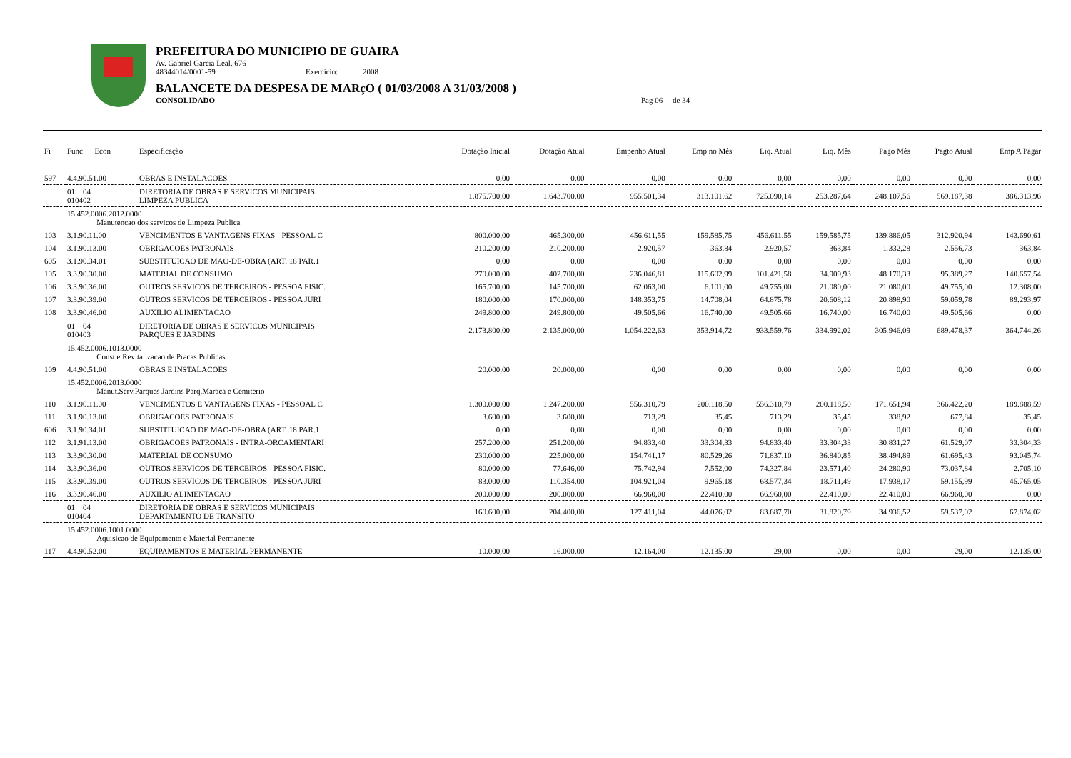PREFEITURA DO MUNICIPIO DE GUAIRA
Av. Gabriel Garcia Leal, 676
48344014/0001-59 Exercício: 2008
BALANCETE DA DESPESA DE MARçO ( 01/03/2008 A 31/03/2008 )
CONSOLIDADO Pag 06 de 34
| Fi | Func Econ | Especificação | Dotação Inicial | Dotação Atual | Empenho Atual | Emp no Mês | Liq. Atual | Liq. Mês | Pago Mês | Pagto Atual | Emp A Pagar |
| --- | --- | --- | --- | --- | --- | --- | --- | --- | --- | --- | --- |
| 597 | 4.4.90.51.00 | OBRAS E INSTALACOES | 0,00 | 0,00 | 0,00 | 0,00 | 0,00 | 0,00 | 0,00 | 0,00 | 0,00 |
| | 01 04 010402 | DIRETORIA DE OBRAS E SERVICOS MUNICIPAIS LIMPEZA PUBLICA | 1.875.700,00 | 1.643.700,00 | 955.501,34 | 313.101,62 | 725.090,14 | 253.287,64 | 248.107,56 | 569.187,38 | 386.313,96 |
| | 15.452.0006.2012.0000 Manutencao dos servicos de Limpeza Publica | | | | | | | | | | |
| 103 | 3.1.90.11.00 | VENCIMENTOS E VANTAGENS FIXAS - PESSOAL C | 800.000,00 | 465.300,00 | 456.611,55 | 159.585,75 | 456.611,55 | 159.585,75 | 139.886,05 | 312.920,94 | 143.690,61 |
| 104 | 3.1.90.13.00 | OBRIGACOES PATRONAIS | 210.200,00 | 210.200,00 | 2.920,57 | 363,84 | 2.920,57 | 363,84 | 1.332,28 | 2.556,73 | 363,84 |
| 605 | 3.1.90.34.01 | SUBSTITUICAO DE MAO-DE-OBRA (ART. 18 PAR.1 | 0,00 | 0,00 | 0,00 | 0,00 | 0,00 | 0,00 | 0,00 | 0,00 | 0,00 |
| 105 | 3.3.90.30.00 | MATERIAL DE CONSUMO | 270.000,00 | 402.700,00 | 236.046,81 | 115.602,99 | 101.421,58 | 34.909,93 | 48.170,33 | 95.389,27 | 140.657,54 |
| 106 | 3.3.90.36.00 | OUTROS SERVICOS DE TERCEIROS - PESSOA FISIC. | 165.700,00 | 145.700,00 | 62.063,00 | 6.101,00 | 49.755,00 | 21.080,00 | 21.080,00 | 49.755,00 | 12.308,00 |
| 107 | 3.3.90.39.00 | OUTROS SERVICOS DE TERCEIROS - PESSOA JURI | 180.000,00 | 170.000,00 | 148.353,75 | 14.708,04 | 64.875,78 | 20.608,12 | 20.898,90 | 59.059,78 | 89.293,97 |
| 108 | 3.3.90.46.00 | AUXILIO ALIMENTACAO | 249.800,00 | 249.800,00 | 49.505,66 | 16.740,00 | 49.505,66 | 16.740,00 | 16.740,00 | 49.505,66 | 0,00 |
| | 01 04 010403 | DIRETORIA DE OBRAS E SERVICOS MUNICIPAIS PARQUES E JARDINS | 2.173.800,00 | 2.135.000,00 | 1.054.222,63 | 353.914,72 | 933.559,76 | 334.992,02 | 305.946,09 | 689.478,37 | 364.744,26 |
| | 15.452.0006.1013.0000 Const.e Revitalizacao de Pracas Publicas | | | | | | | | | | |
| 109 | 4.4.90.51.00 | OBRAS E INSTALACOES | 20.000,00 | 20.000,00 | 0,00 | 0,00 | 0,00 | 0,00 | 0,00 | 0,00 | 0,00 |
| | 15.452.0006.2013.0000 Manut.Serv.Parques Jardins Parq.Maraca e Cemiterio | | | | | | | | | | |
| 110 | 3.1.90.11.00 | VENCIMENTOS E VANTAGENS FIXAS - PESSOAL C | 1.300.000,00 | 1.247.200,00 | 556.310,79 | 200.118,50 | 556.310,79 | 200.118,50 | 171.651,94 | 366.422,20 | 189.888,59 |
| 111 | 3.1.90.13.00 | OBRIGACOES PATRONAIS | 3.600,00 | 3.600,00 | 713,29 | 35,45 | 713,29 | 35,45 | 338,92 | 677,84 | 35,45 |
| 606 | 3.1.90.34.01 | SUBSTITUICAO DE MAO-DE-OBRA (ART. 18 PAR.1 | 0,00 | 0,00 | 0,00 | 0,00 | 0,00 | 0,00 | 0,00 | 0,00 | 0,00 |
| 112 | 3.1.91.13.00 | OBRIGACOES PATRONAIS - INTRA-ORCAMENTARI | 257.200,00 | 251.200,00 | 94.833,40 | 33.304,33 | 94.833,40 | 33.304,33 | 30.831,27 | 61.529,07 | 33.304,33 |
| 113 | 3.3.90.30.00 | MATERIAL DE CONSUMO | 230.000,00 | 225.000,00 | 154.741,17 | 80.529,26 | 71.837,10 | 36.840,85 | 38.494,89 | 61.695,43 | 93.045,74 |
| 114 | 3.3.90.36.00 | OUTROS SERVICOS DE TERCEIROS - PESSOA FISIC. | 80.000,00 | 77.646,00 | 75.742,94 | 7.552,00 | 74.327,84 | 23.571,40 | 24.280,90 | 73.037,84 | 2.705,10 |
| 115 | 3.3.90.39.00 | OUTROS SERVICOS DE TERCEIROS - PESSOA JURI | 83.000,00 | 110.354,00 | 104.921,04 | 9.965,18 | 68.577,34 | 18.711,49 | 17.938,17 | 59.155,99 | 45.765,05 |
| 116 | 3.3.90.46.00 | AUXILIO ALIMENTACAO | 200.000,00 | 200.000,00 | 66.960,00 | 22.410,00 | 66.960,00 | 22.410,00 | 22.410,00 | 66.960,00 | 0,00 |
| | 01 04 010404 | DIRETORIA DE OBRAS E SERVICOS MUNICIPAIS DEPARTAMENTO DE TRANSITO | 160.600,00 | 204.400,00 | 127.411,04 | 44.076,02 | 83.687,70 | 31.820,79 | 34.936,52 | 59.537,02 | 67.874,02 |
| | 15.452.0006.1001.0000 Aquisicao de Equipamento e Material Permanente | | | | | | | | | | |
| 117 | 4.4.90.52.00 | EQUIPAMENTOS E MATERIAL PERMANENTE | 10.000,00 | 16.000,00 | 12.164,00 | 12.135,00 | 29,00 | 0,00 | 0,00 | 29,00 | 12.135,00 |